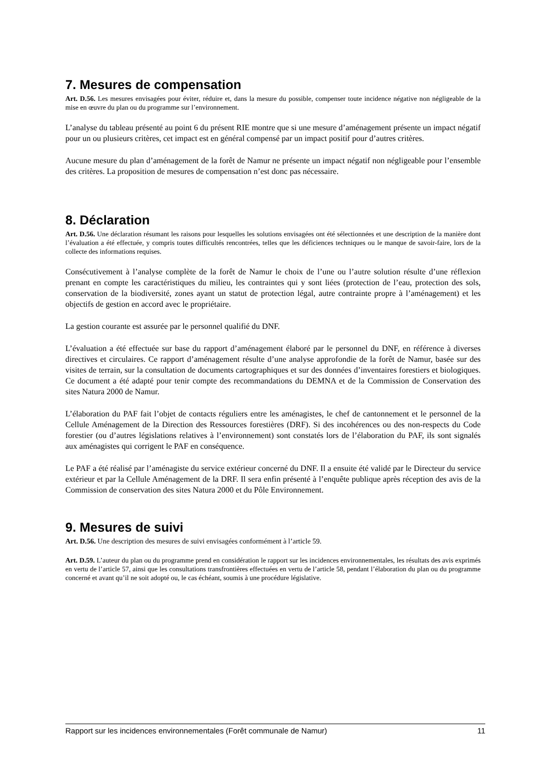7. Mesures de compensation
Art. D.56. Les mesures envisagées pour éviter, réduire et, dans la mesure du possible, compenser toute incidence négative non négligeable de la mise en œuvre du plan ou du programme sur l’environnement.
L’analyse du tableau présenté au point 6 du présent RIE montre que si une mesure d’aménagement présente un impact négatif pour un ou plusieurs critères, cet impact est en général compensé par un impact positif pour d’autres critères.
Aucune mesure du plan d’aménagement de la forêt de Namur ne présente un impact négatif non négligeable pour l’ensemble des critères. La proposition de mesures de compensation n’est donc pas nécessaire.
8. Déclaration
Art. D.56. Une déclaration résumant les raisons pour lesquelles les solutions envisagées ont été sélectionnées et une description de la manière dont l’évaluation a été effectuée, y compris toutes difficultés rencontrées, telles que les déficiences techniques ou le manque de savoir-faire, lors de la collecte des informations requises.
Consécutivement à l’analyse complète de la forêt de Namur le choix de l’une ou l’autre solution résulte d’une réflexion prenant en compte les caractéristiques du milieu, les contraintes qui y sont liées (protection de l’eau, protection des sols, conservation de la biodiversité, zones ayant un statut de protection légal, autre contrainte propre à l’aménagement) et les objectifs de gestion en accord avec le propriétaire.
La gestion courante est assurée par le personnel qualifié du DNF.
L’évaluation a été effectuée sur base du rapport d’aménagement élaboré par le personnel du DNF, en référence à diverses directives et circulaires. Ce rapport d’aménagement résulte d’une analyse approfondie de la forêt de Namur, basée sur des visites de terrain, sur la consultation de documents cartographiques et sur des données d’inventaires forestiers et biologiques. Ce document a été adapté pour tenir compte des recommandations du DEMNA et de la Commission de Conservation des sites Natura 2000 de Namur.
L’élaboration du PAF fait l’objet de contacts réguliers entre les aménagistes, le chef de cantonnement et le personnel de la Cellule Aménagement de la Direction des Ressources forestières (DRF). Si des incohérences ou des non-respects du Code forestier (ou d’autres législations relatives à l’environnement) sont constatés lors de l’élaboration du PAF, ils sont signalés aux aménagistes qui corrigent le PAF en conséquence.
Le PAF a été réalisé par l’aménagiste du service extérieur concerné du DNF. Il a ensuite été validé par le Directeur du service extérieur et par la Cellule Aménagement de la DRF. Il sera enfin présenté à l’enquête publique après réception des avis de la Commission de conservation des sites Natura 2000 et du Pôle Environnement.
9. Mesures de suivi
Art. D.56. Une description des mesures de suivi envisagées conformément à l’article 59.
Art. D.59. L’auteur du plan ou du programme prend en considération le rapport sur les incidences environnementales, les résultats des avis exprimés en vertu de l’article 57, ainsi que les consultations transfrontières effectuées en vertu de l’article 58, pendant l’élaboration du plan ou du programme concerné et avant qu’il ne soit adopté ou, le cas échéant, soumis à une procédure législative.
Rapport sur les incidences environnementales (Forêt communale de Namur) 11